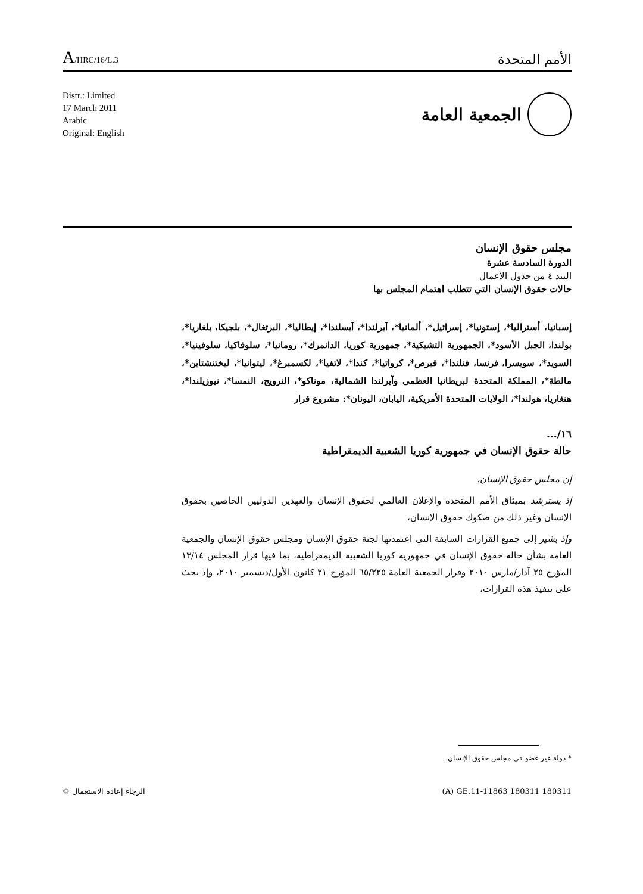A/HRC/16/L.3
الأمم المتحدة
Distr.: Limited
17 March 2011
Arabic
Original: English
الجمعية العامة
مجلس حقوق الإنسان
الدورة السادسة عشرة
البند ٤ من جدول الأعمال
حالات حقوق الإنسان التي تتطلب اهتمام المجلس بها
إسبانيا، أستراليا*، إستونيا*، إسرائيل*، ألمانيا*، آيرلندا*، آيسلندا*، إيطاليا*، البرتغال*، بلجيكا، بلغاريا*، بولندا، الجبل الأسود*، الجمهورية التشيكية*، جمهورية كوريا، الدانمرك*، رومانيا*، سلوفاكيا، سلوفينيا*، السويد*، سويسرا، فرنسا، فنلندا*، قبرص*، كرواتيا*، كندا*، لاتفيا*، لكسمبرغ*، ليتوانيا*، ليختنشتاين*، مالطة*، المملكة المتحدة لبريطانيا العظمى وآيرلندا الشمالية، موناكو*، النرويج، النمسا*، نيوزيلندا*، هنغاريا، هولندا*، الولايات المتحدة الأمريكية، اليابان، اليونان*: مشروع قرار
١٦/...
حالة حقوق الإنسان في جمهورية كوريا الشعبية الديمقراطية
إن مجلس حقوق الإنسان،
إذ يسترشد بميثاق الأمم المتحدة والإعلان العالمي لحقوق الإنسان والعهدين الدوليين الخاصين بحقوق الإنسان وغير ذلك من صكوك حقوق الإنسان،
وإذ يشير إلى جميع القرارات السابقة التي اعتمدتها لجنة حقوق الإنسان ومجلس حقوق الإنسان والجمعية العامة بشأن حالة حقوق الإنسان في جمهورية كوريا الشعبية الديمقراطية، بما فيها قرار المجلس ١٣/١٤ المؤرخ ٢٥ آذار/مارس ٢٠١٠ وقرار الجمعية العامة ٦٥/٢٢٥ المؤرخ ٢١ كانون الأول/ديسمبر ٢٠١٠، وإذ يحث على تنفيذ هذه القرارات،
* دولة غير عضو في مجلس حقوق الإنسان.
الرجاء إعادة الاستعمال ♲ (A) GE.11-11863 180311 180311